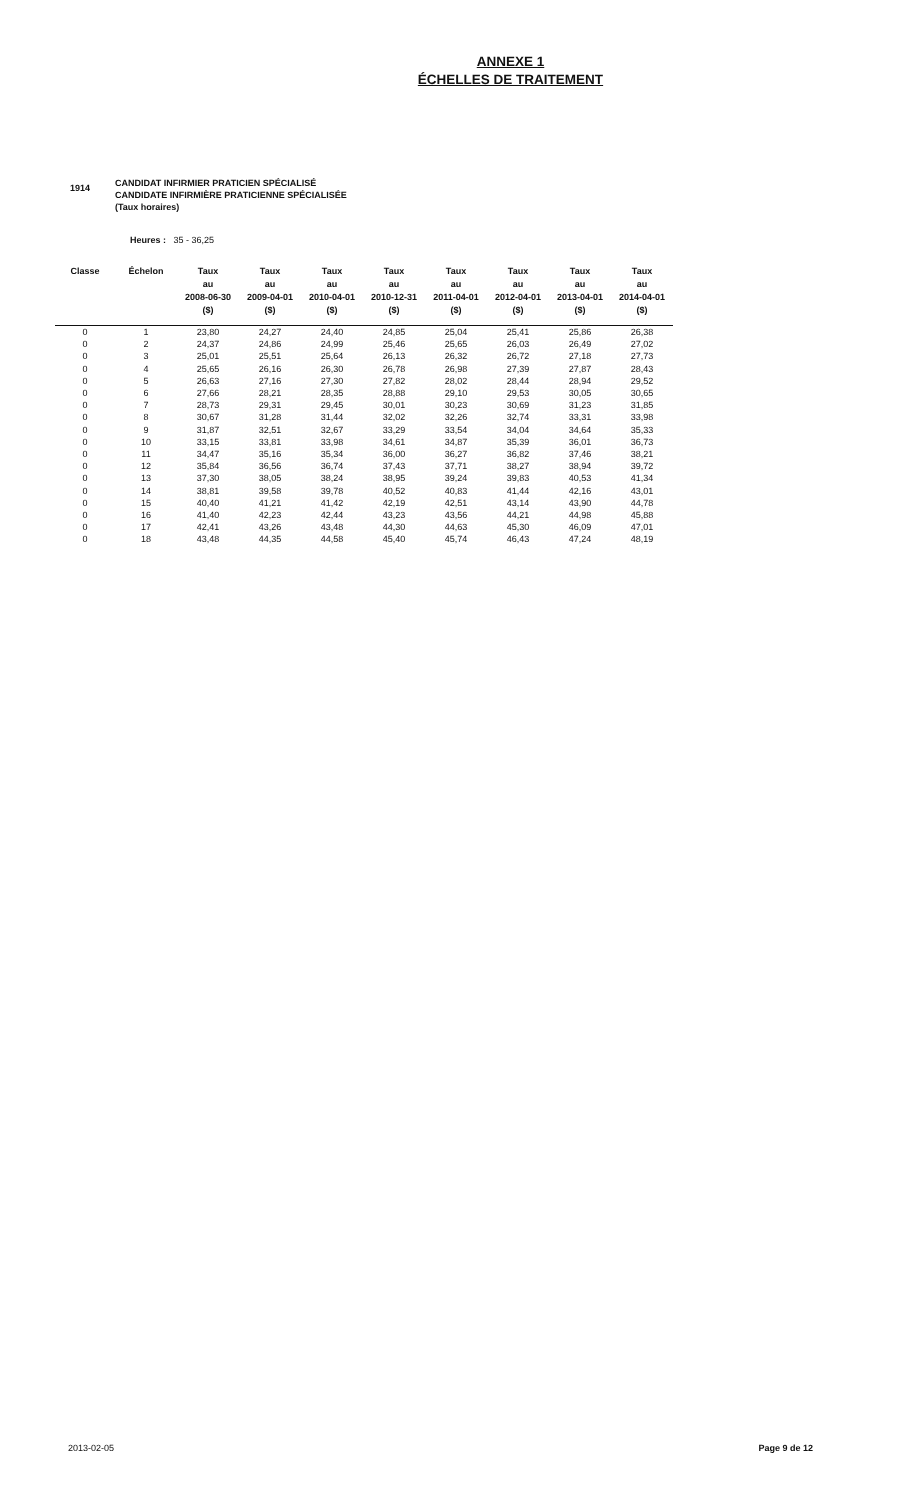ANNEXE 1
ÉCHELLES DE TRAITEMENT
1914
CANDIDAT INFIRMIER PRATICIEN SPÉCIALISÉ
CANDIDATE INFIRMIÈRE PRATICIENNE SPÉCIALISÉE
(Taux horaires)
Heures : 35 - 36,25
| Classe | Échelon | Taux au 2008-06-30 ($) | Taux au 2009-04-01 ($) | Taux au 2010-04-01 ($) | Taux au 2010-12-31 ($) | Taux au 2011-04-01 ($) | Taux au 2012-04-01 ($) | Taux au 2013-04-01 ($) | Taux au 2014-04-01 ($) |
| --- | --- | --- | --- | --- | --- | --- | --- | --- | --- |
| 0 | 1 | 23,80 | 24,27 | 24,40 | 24,85 | 25,04 | 25,41 | 25,86 | 26,38 |
| 0 | 2 | 24,37 | 24,86 | 24,99 | 25,46 | 25,65 | 26,03 | 26,49 | 27,02 |
| 0 | 3 | 25,01 | 25,51 | 25,64 | 26,13 | 26,32 | 26,72 | 27,18 | 27,73 |
| 0 | 4 | 25,65 | 26,16 | 26,30 | 26,78 | 26,98 | 27,39 | 27,87 | 28,43 |
| 0 | 5 | 26,63 | 27,16 | 27,30 | 27,82 | 28,02 | 28,44 | 28,94 | 29,52 |
| 0 | 6 | 27,66 | 28,21 | 28,35 | 28,88 | 29,10 | 29,53 | 30,05 | 30,65 |
| 0 | 7 | 28,73 | 29,31 | 29,45 | 30,01 | 30,23 | 30,69 | 31,23 | 31,85 |
| 0 | 8 | 30,67 | 31,28 | 31,44 | 32,02 | 32,26 | 32,74 | 33,31 | 33,98 |
| 0 | 9 | 31,87 | 32,51 | 32,67 | 33,29 | 33,54 | 34,04 | 34,64 | 35,33 |
| 0 | 10 | 33,15 | 33,81 | 33,98 | 34,61 | 34,87 | 35,39 | 36,01 | 36,73 |
| 0 | 11 | 34,47 | 35,16 | 35,34 | 36,00 | 36,27 | 36,82 | 37,46 | 38,21 |
| 0 | 12 | 35,84 | 36,56 | 36,74 | 37,43 | 37,71 | 38,27 | 38,94 | 39,72 |
| 0 | 13 | 37,30 | 38,05 | 38,24 | 38,95 | 39,24 | 39,83 | 40,53 | 41,34 |
| 0 | 14 | 38,81 | 39,58 | 39,78 | 40,52 | 40,83 | 41,44 | 42,16 | 43,01 |
| 0 | 15 | 40,40 | 41,21 | 41,42 | 42,19 | 42,51 | 43,14 | 43,90 | 44,78 |
| 0 | 16 | 41,40 | 42,23 | 42,44 | 43,23 | 43,56 | 44,21 | 44,98 | 45,88 |
| 0 | 17 | 42,41 | 43,26 | 43,48 | 44,30 | 44,63 | 45,30 | 46,09 | 47,01 |
| 0 | 18 | 43,48 | 44,35 | 44,58 | 45,40 | 45,74 | 46,43 | 47,24 | 48,19 |
2013-02-05 Page 9 de 12